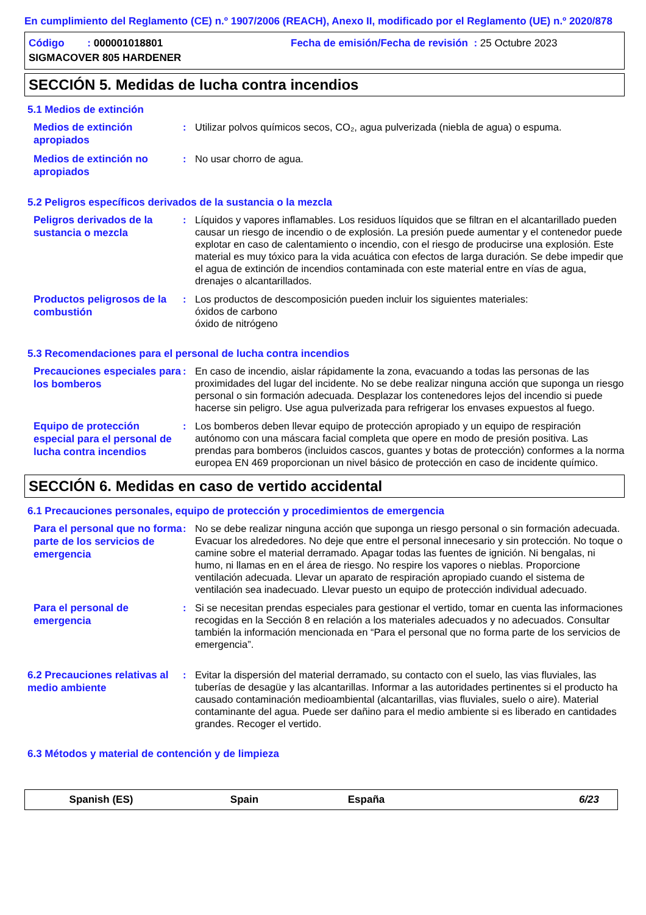En cumplimiento del Reglamento (CE) n.º 1907/2006 (REACH), Anexo II, modificado por el Reglamento (UE) n.º 2020/878
Código : 000001018801 Fecha de emisión/Fecha de revisión : 25 Octubre 2023
SIGMACOVER 805 HARDENER
SECCIÓN 5. Medidas de lucha contra incendios
5.1 Medios de extinción
Medios de extinción apropiados
: Utilizar polvos químicos secos, CO₂, agua pulverizada (niebla de agua) o espuma.
Medios de extinción no apropiados
: No usar chorro de agua.
5.2 Peligros específicos derivados de la sustancia o la mezcla
Peligros derivados de la sustancia o mezcla
: Líquidos y vapores inflamables. Los residuos líquidos que se filtran en el alcantarillado pueden causar un riesgo de incendio o de explosión. La presión puede aumentar y el contenedor puede explotar en caso de calentamiento o incendio, con el riesgo de producirse una explosión. Este material es muy tóxico para la vida acuática con efectos de larga duración. Se debe impedir que el agua de extinción de incendios contaminada con este material entre en vías de agua, drenajes o alcantarillados.
Productos peligrosos de la combustión
: Los productos de descomposición pueden incluir los siguientes materiales:
óxidos de carbono
óxido de nitrógeno
5.3 Recomendaciones para el personal de lucha contra incendios
Precauciones especiales para los bomberos
: En caso de incendio, aislar rápidamente la zona, evacuando a todas las personas de las proximidades del lugar del incidente. No se debe realizar ninguna acción que suponga un riesgo personal o sin formación adecuada. Desplazar los contenedores lejos del incendio si puede hacerse sin peligro. Use agua pulverizada para refrigerar los envases expuestos al fuego.
Equipo de protección especial para el personal de lucha contra incendios
: Los bomberos deben llevar equipo de protección apropiado y un equipo de respiración autónomo con una máscara facial completa que opere en modo de presión positiva. Las prendas para bomberos (incluidos cascos, guantes y botas de protección) conformes a la norma europea EN 469 proporcionan un nivel básico de protección en caso de incidente químico.
SECCIÓN 6. Medidas en caso de vertido accidental
6.1 Precauciones personales, equipo de protección y procedimientos de emergencia
Para el personal que no forma parte de los servicios de emergencia
: No se debe realizar ninguna acción que suponga un riesgo personal o sin formación adecuada. Evacuar los alrededores. No deje que entre el personal innecesario y sin protección. No toque o camine sobre el material derramado. Apagar todas las fuentes de ignición. Ni bengalas, ni humo, ni llamas en en el área de riesgo. No respire los vapores o nieblas. Proporcione ventilación adecuada. Llevar un aparato de respiración apropiado cuando el sistema de ventilación sea inadecuado. Llevar puesto un equipo de protección individual adecuado.
Para el personal de emergencia
: Si se necesitan prendas especiales para gestionar el vertido, tomar en cuenta las informaciones recogidas en la Sección 8 en relación a los materiales adecuados y no adecuados. Consultar también la información mencionada en “Para el personal que no forma parte de los servicios de emergencia”.
6.2 Precauciones relativas al medio ambiente
: Evitar la dispersión del material derramado, su contacto con el suelo, las vias fluviales, las tuberías de desagüe y las alcantarillas. Informar a las autoridades pertinentes si el producto ha causado contaminación medioambiental (alcantarillas, vias fluviales, suelo o aire). Material contaminante del agua. Puede ser dañino para el medio ambiente si es liberado en cantidades grandes. Recoger el vertido.
6.3 Métodos y material de contención y de limpieza
Spanish (ES) Spain España 6/23